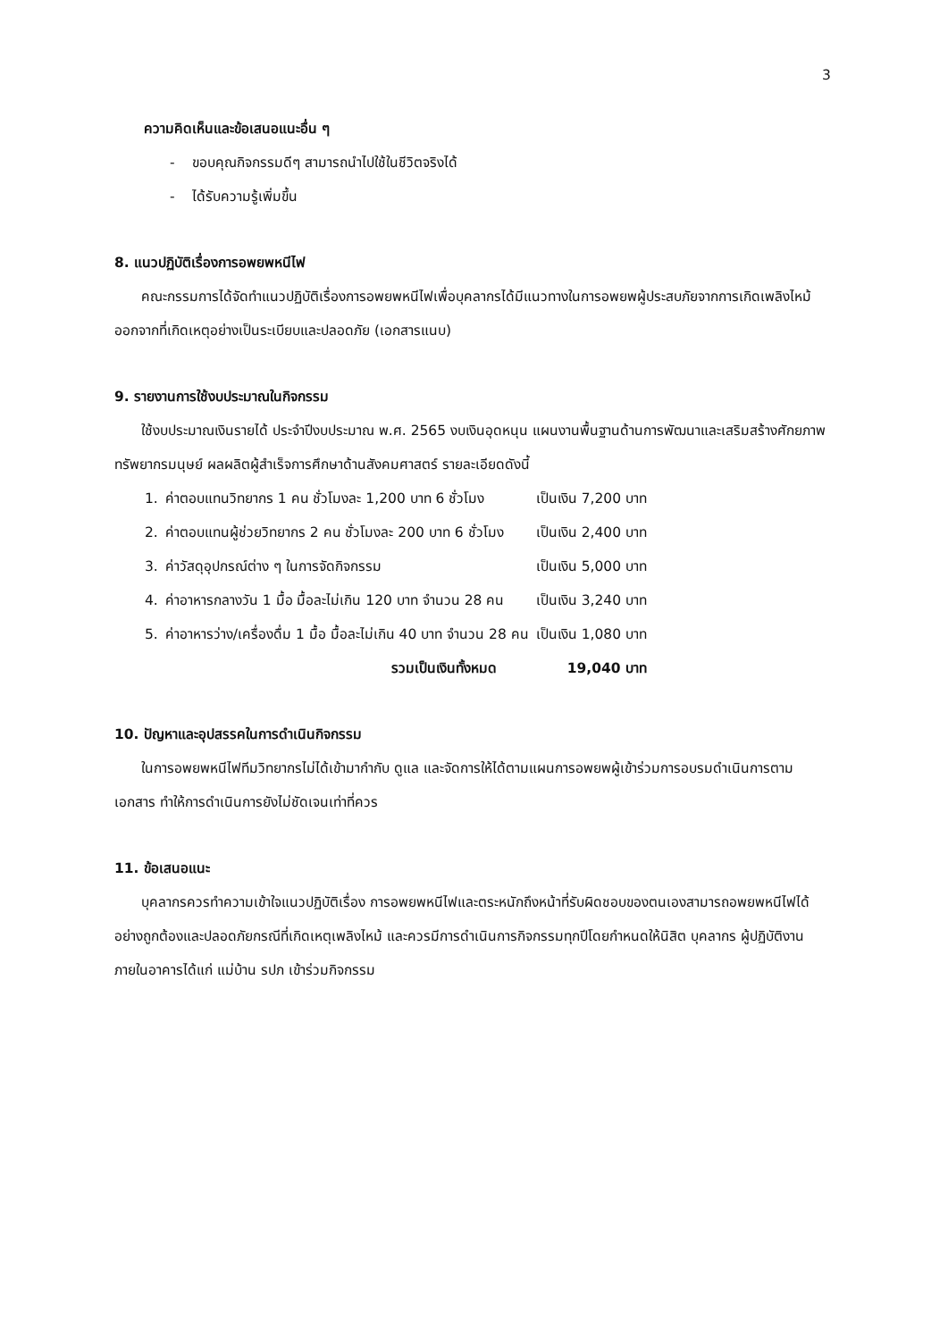3
ความคิดเห็นและข้อเสนอแนะอื่น ๆ
- ขอบคุณกิจกรรมดีๆ สามารถนำไปใช้ในชีวิตจริงได้
- ได้รับความรู้เพิ่มขึ้น
8. แนวปฏิบัติเรื่องการอพยพหนีไฟ
คณะกรรมการได้จัดทำแนวปฏิบัติเรื่องการอพยพหนีไฟเพื่อบุคลากรได้มีแนวทางในการอพยพผู้ประสบภัยจากการเกิดเพลิงไหม้ออกจากที่เกิดเหตุอย่างเป็นระเบียบและปลอดภัย (เอกสารแนบ)
9. รายงานการใช้งบประมาณในกิจกรรม
ใช้งบประมาณเงินรายได้ ประจำปีงบประมาณ พ.ศ. 2565 งบเงินอุดหนุน แผนงานพื้นฐานด้านการพัฒนาและเสริมสร้างศักยภาพทรัพยากรมนุษย์ ผลผลิตผู้สำเร็จการศึกษาด้านสังคมศาสตร์ รายละเอียดดังนี้
| 1. | ค่าตอบแทนวิทยากร 1 คน ชั่วโมงละ 1,200 บาท 6 ชั่วโมง | เป็นเงิน 7,200 บาท |
| 2. | ค่าตอบแทนผู้ช่วยวิทยากร 2 คน ชั่วโมงละ 200 บาท 6 ชั่วโมง | เป็นเงิน 2,400 บาท |
| 3. | ค่าวัสดุอุปกรณ์ต่าง ๆ ในการจัดกิจกรรม | เป็นเงิน 5,000 บาท |
| 4. | ค่าอาหารกลางวัน 1 มื้อ มื้อละไม่เกิน 120 บาท จำนวน 28 คน | เป็นเงิน 3,240 บาท |
| 5. | ค่าอาหารว่าง/เครื่องดื่ม 1 มื้อ มื้อละไม่เกิน 40 บาท จำนวน 28 คน | เป็นเงิน 1,080 บาท |
| | รวมเป็นเงินทั้งหมด | 19,040 บาท |
10. ปัญหาและอุปสรรคในการดำเนินกิจกรรม
ในการอพยพหนีไฟทีมวิทยากรไม่ได้เข้ามากำกับ ดูแล และจัดการให้ได้ตามแผนการอพยพผู้เข้าร่วมการอบรมดำเนินการตามเอกสาร ทำให้การดำเนินการยังไม่ชัดเจนเท่าที่ควร
11. ข้อเสนอแนะ
บุคลากรควรทำความเข้าใจแนวปฏิบัติเรื่อง การอพยพหนีไฟและตระหนักถึงหน้าที่รับผิดชอบของตนเองสามารถอพยพหนีไฟได้อย่างถูกต้องและปลอดภัยกรณีที่เกิดเหตุเพลิงไหม้ และควรมีการดำเนินการกิจกรรมทุกปีโดยกำหนดให้นิสิต บุคลากร ผู้ปฏิบัติงานภายในอาคารได้แก่ แม่บ้าน รปภ เข้าร่วมกิจกรรม